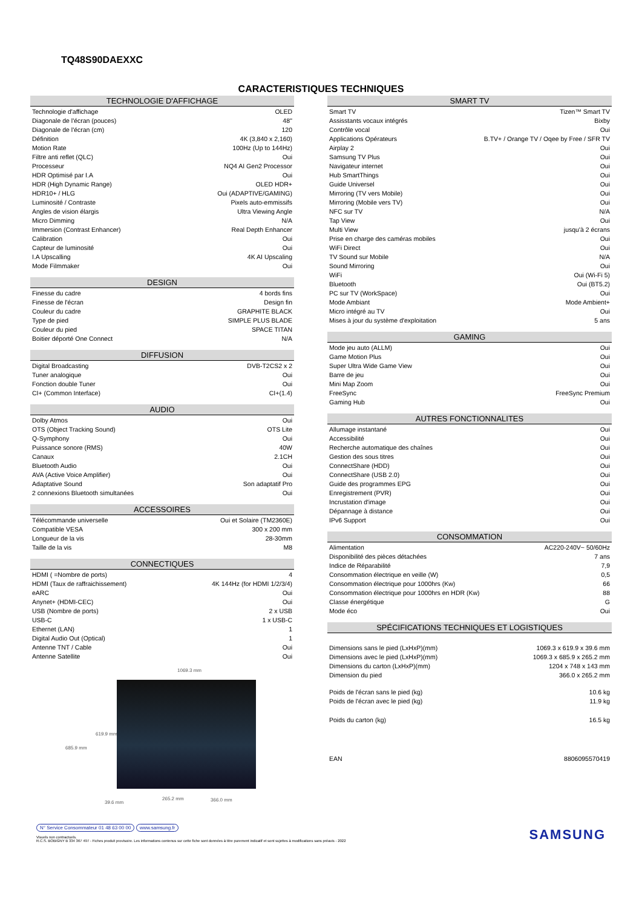TQ48S90DAEXXC
CARACTERISTIQUES TECHNIQUES
| TECHNOLOGIE D'AFFICHAGE | |
| --- | --- |
| Technologie d'affichage | OLED |
| Diagonale de l'écran (pouces) | 48'' |
| Diagonale de l'écran (cm) | 120 |
| Définition | 4K (3,840 x 2,160) |
| Motion Rate | 100Hz (Up to 144Hz) |
| Filtre anti reflet (QLC) | Oui |
| Processeur | NQ4 AI Gen2 Processor |
| HDR Optimisé par I.A | Oui |
| HDR (High Dynamic Range) | OLED HDR+ |
| HDR10+ / HLG | Oui (ADAPTIVE/GAMING) |
| Luminosité / Contraste | Pixels auto-emmissifs |
| Angles de vision élargis | Ultra Viewing Angle |
| Micro Dimming | N/A |
| Immersion (Contrast Enhancer) | Real Depth Enhancer |
| Calibration | Oui |
| Capteur de luminosité | Oui |
| I.A Upscalling | 4K AI Upscaling |
| Mode Filmmaker | Oui |
| DESIGN | |
| --- | --- |
| Finesse du cadre | 4 bords fins |
| Finesse de l'écran | Design fin |
| Couleur du cadre | GRAPHITE BLACK |
| Type de pied | SIMPLE PLUS BLADE |
| Couleur du pied | SPACE TITAN |
| Boitier déporté One Connect | N/A |
| DIFFUSION | |
| --- | --- |
| Digital Broadcasting | DVB-T2CS2 x 2 |
| Tuner analogique | Oui |
| Fonction double Tuner | Oui |
| CI+ (Common Interface) | CI+(1.4) |
| AUDIO | |
| --- | --- |
| Dolby Atmos | Oui |
| OTS (Object Tracking Sound) | OTS Lite |
| Q-Symphony | Oui |
| Puissance sonore (RMS) | 40W |
| Canaux | 2.1CH |
| Bluetooth Audio | Oui |
| AVA (Active Voice Amplifier) | Oui |
| Adaptative Sound | Son adaptatif Pro |
| 2 connexions Bluetooth simultanées | Oui |
| ACCESSOIRES | |
| --- | --- |
| Télécommande universelle | Oui et Solaire (TM2360E) |
| Compatible VESA | 300 x 200 mm |
| Longueur de la vis | 28-30mm |
| Taille de la vis | M8 |
| CONNECTIQUES | |
| --- | --- |
| HDMI ( =Nombre de ports) | 4 |
| HDMI (Taux de raffraichissement) | 4K 144Hz (for HDMI 1/2/3/4) |
| eARC | Oui |
| Anynet+ (HDMI-CEC) | Oui |
| USB (Nombre de ports) | 2 x USB |
| USB-C | 1 x USB-C |
| Ethernet (LAN) | 1 |
| Digital Audio Out (Optical) | 1 |
| Antenne TNT / Cable | Oui |
| Antenne Satellite | Oui |
1069.3 mm
619.9 mm
685.9 mm
39.6 mm
265.2 mm 366.0 mm
| SMART TV | |
| --- | --- |
| Smart TV | Tizen™ Smart TV |
| Assisstants vocaux intégrés | Bixby |
| Contrôle vocal | Oui |
| Applications Opérateurs | B.TV+ / Orange TV / Oqee by Free / SFR TV |
| Airplay 2 | Oui |
| Samsung TV Plus | Oui |
| Navigateur internet | Oui |
| Hub SmartThings | Oui |
| Guide Universel | Oui |
| Mirroring (TV vers Mobile) | Oui |
| Mirroring (Mobile vers TV) | Oui |
| NFC sur TV | N/A |
| Tap View | Oui |
| Multi View | jusqu'à 2 écrans |
| Prise en charge des caméras mobiles | Oui |
| WiFi Direct | Oui |
| TV Sound sur Mobile | N/A |
| Sound Mirroring | Oui |
| WiFi | Oui (Wi-Fi 5) |
| Bluetooth | Oui (BT5.2) |
| PC sur TV (WorkSpace) | Oui |
| Mode Ambiant | Mode Ambient+ |
| Micro intégré au TV | Oui |
| Mises à jour du système d'exploitation | 5 ans |
| GAMING | |
| --- | --- |
| Mode jeu auto (ALLM) | Oui |
| Game Motion Plus | Oui |
| Super Ultra Wide Game View | Oui |
| Barre de jeu | Oui |
| Mini Map Zoom | Oui |
| FreeSync | FreeSync Premium |
| Gaming Hub | Oui |
| AUTRES FONCTIONNALITES | |
| --- | --- |
| Allumage instantané | Oui |
| Accessibilité | Oui |
| Recherche automatique des chaînes | Oui |
| Gestion des sous titres | Oui |
| ConnectShare (HDD) | Oui |
| ConnectShare (USB 2.0) | Oui |
| Guide des programmes EPG | Oui |
| Enregistrement (PVR) | Oui |
| Incrustation d'image | Oui |
| Dépannage à distance | Oui |
| IPv6 Support | Oui |
| CONSOMMATION | |
| --- | --- |
| Alimentation | AC220-240V~ 50/60Hz |
| Disponibilité des pièces détachées | 7 ans |
| Indice de Réparabilité | 7,9 |
| Consommation électrique en veille (W) | 0,5 |
| Consommation électrique pour 1000hrs (Kw) | 66 |
| Consommation électrique pour 1000hrs en HDR (Kw) | 88 |
| Classe énergétique | G |
| Mode éco | Oui |
| SPÉCIFICATIONS TECHNIQUES ET LOGISTIQUES | |
| --- | --- |
| Dimensions sans le pied (LxHxP)(mm) | 1069.3 x 619.9 x 39.6 mm |
| Dimensions avec le pied (LxHxP)(mm) | 1069.3 x 685.9 x 265.2 mm |
| Dimensions du carton (LxHxP)(mm) | 1204 x 748 x 143 mm |
| Dimension du pied | 366.0 x 265.2 mm |
| Poids de l'écran sans le pied (kg) | 10.6 kg |
| Poids de l'écran avec le pied (kg) | 11.9 kg |
| Poids du carton (kg) | 16.5 kg |
| EAN | 8806095570419 |
N° Service Consommateur 01 48 63 00 00 www.samsung.fr
Visuels non contractuels.
R.C.S. BOBIGNY B 334 367 497 - Fiches produit provisoire. Les informations contenus sur cette fiche sont données à titre purement indicatif et sont sujettes à modifications sans préavis - 2022
SAMSUNG